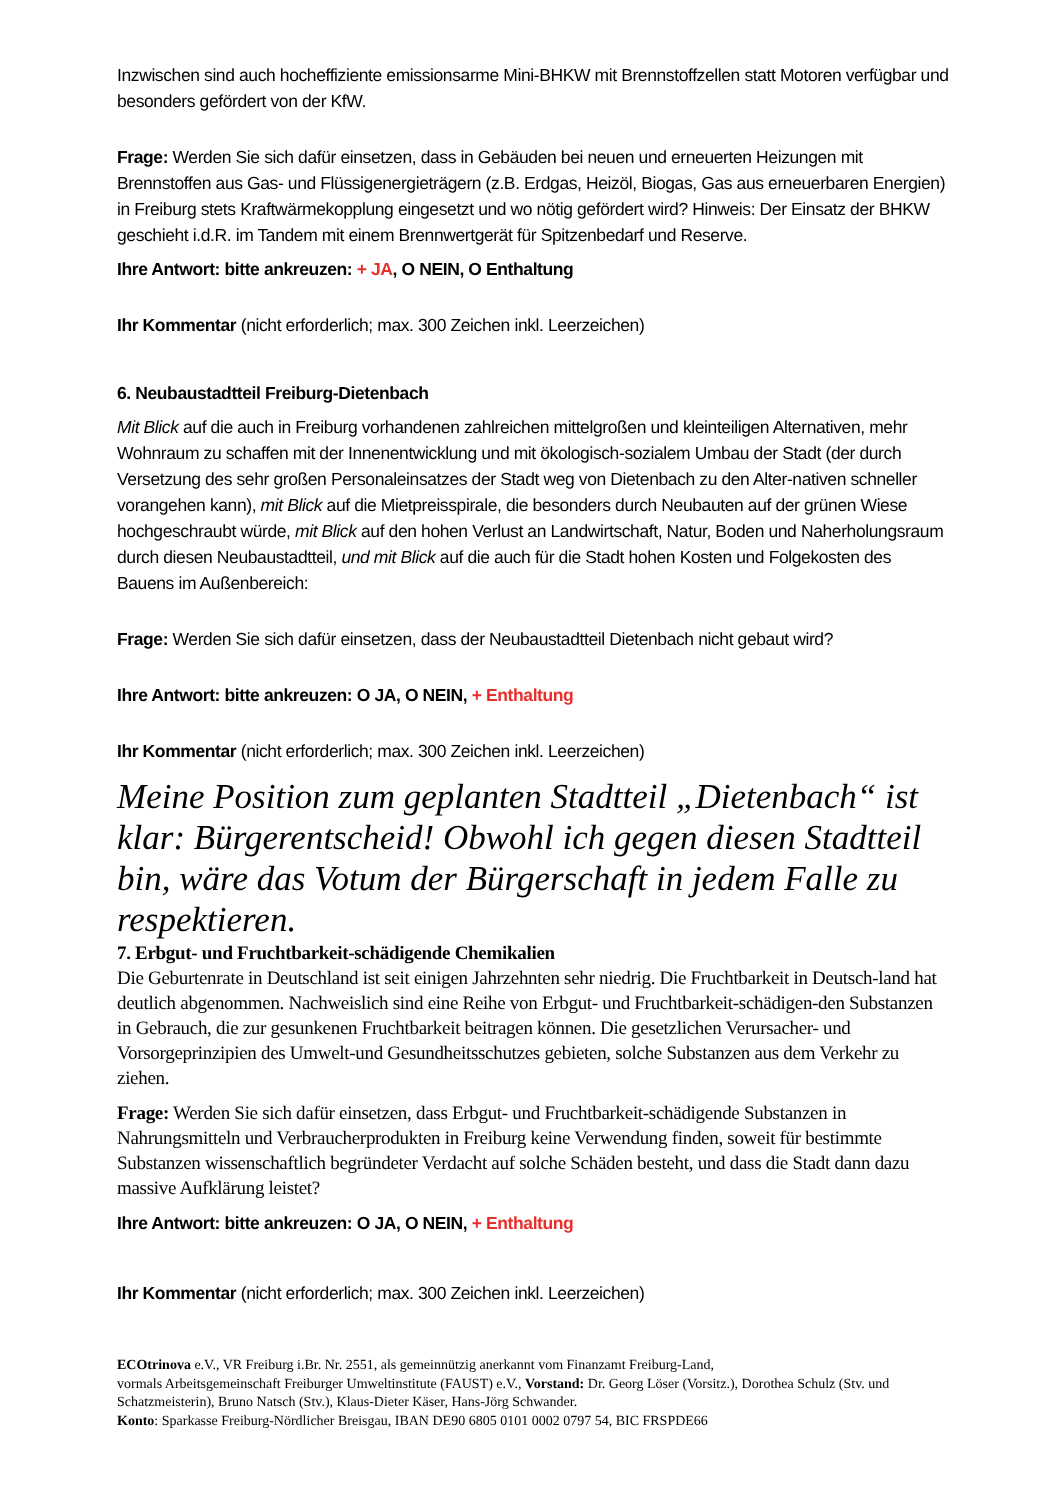Inzwischen sind auch hocheffiziente emissionsarme Mini-BHKW mit Brennstoffzellen statt Motoren verfügbar und besonders gefördert von der KfW.
Frage: Werden Sie sich dafür einsetzen, dass in Gebäuden bei neuen und erneuerten Heizungen mit Brennstoffen aus Gas- und Flüssigenergieträgern (z.B. Erdgas, Heizöl, Biogas, Gas aus erneuerbaren Energien) in Freiburg stets Kraftwärmekopplung eingesetzt und wo nötig gefördert wird? Hinweis: Der Einsatz der BHKW geschieht i.d.R. im Tandem mit einem Brennwertgerät für Spitzenbedarf und Reserve.
Ihre Antwort: bitte ankreuzen: + JA, O NEIN, O Enthaltung
Ihr Kommentar (nicht erforderlich; max. 300 Zeichen inkl. Leerzeichen)
6. Neubaustadtteil Freiburg-Dietenbach
Mit Blick auf die auch in Freiburg vorhandenen zahlreichen mittelgroßen und kleinteiligen Alternativen, mehr Wohnraum zu schaffen mit der Innenentwicklung und mit ökologisch-sozialem Umbau der Stadt (der durch Versetzung des sehr großen Personaleinsatzes der Stadt weg von Dietenbach zu den Alter-nativen schneller vorangehen kann), mit Blick auf die Mietpreisspirale, die besonders durch Neubauten auf der grünen Wiese hochgeschraubt würde, mit Blick auf den hohen Verlust an Landwirtschaft, Natur, Boden und Naherholungsraum durch diesen Neubaustadtteil, und mit Blick auf die auch für die Stadt hohen Kosten und Folgekosten des Bauens im Außenbereich:
Frage: Werden Sie sich dafür einsetzen, dass der Neubaustadtteil Dietenbach nicht gebaut wird?
Ihre Antwort: bitte ankreuzen: O JA, O NEIN, + Enthaltung
Ihr Kommentar (nicht erforderlich; max. 300 Zeichen inkl. Leerzeichen)
Meine Position zum geplanten Stadtteil „Dietenbach“ ist klar: Bürgerentscheid! Obwohl ich gegen diesen Stadtteil bin, wäre das Votum der Bürgerschaft in jedem Falle zu respektieren.
7. Erbgut- und Fruchtbarkeit-schädigende Chemikalien
Die Geburtenrate in Deutschland ist seit einigen Jahrzehnten sehr niedrig. Die Fruchtbarkeit in Deutsch-land hat deutlich abgenommen. Nachweislich sind eine Reihe von Erbgut- und Fruchtbarkeit-schädigen-den Substanzen in Gebrauch, die zur gesunkenen Fruchtbarkeit beitragen können. Die gesetzlichen Verursacher- und Vorsorgeprinzipien des Umwelt-und Gesundheitsschutzes gebieten, solche Substanzen aus dem Verkehr zu ziehen.
Frage: Werden Sie sich dafür einsetzen, dass Erbgut- und Fruchtbarkeit-schädigende Substanzen in Nahrungsmitteln und Verbraucherprodukten in Freiburg keine Verwendung finden, soweit für bestimmte Substanzen wissenschaftlich begründeter Verdacht auf solche Schäden besteht, und dass die Stadt dann dazu massive Aufklärung leistet?
Ihre Antwort: bitte ankreuzen: O JA, O NEIN, + Enthaltung
Ihr Kommentar (nicht erforderlich; max. 300 Zeichen inkl. Leerzeichen)
ECOtrinova e.V., VR Freiburg i.Br. Nr. 2551, als gemeinnützig anerkannt vom Finanzamt Freiburg-Land,
vormals Arbeitsgemeinschaft Freiburger Umweltinstitute (FAUST) e.V., Vorstand: Dr. Georg Löser (Vorsitz.), Dorothea Schulz (Stv. und Schatzmeisterin), Bruno Natsch (Stv.), Klaus-Dieter Käser, Hans-Jörg Schwander.
Konto: Sparkasse Freiburg-Nördlicher Breisgau, IBAN DE90 6805 0101 0002 0797 54, BIC FRSPDE66